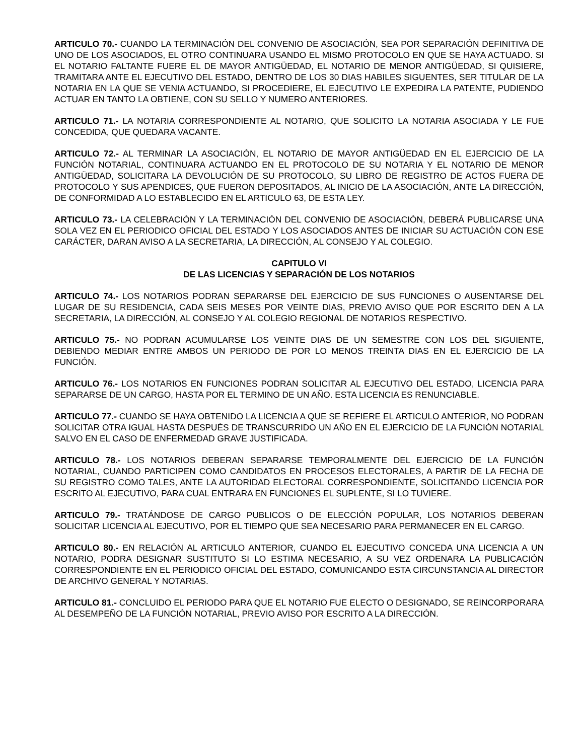ARTICULO 70.- CUANDO LA TERMINACIÓN DEL CONVENIO DE ASOCIACIÓN, SEA POR SEPARACIÓN DEFINITIVA DE UNO DE LOS ASOCIADOS, EL OTRO CONTINUARA USANDO EL MISMO PROTOCOLO EN QUE SE HAYA ACTUADO. SI EL NOTARIO FALTANTE FUERE EL DE MAYOR ANTIGÜEDAD, EL NOTARIO DE MENOR ANTIGÜEDAD, SI QUISIERE, TRAMITARA ANTE EL EJECUTIVO DEL ESTADO, DENTRO DE LOS 30 DIAS HABILES SIGUENTES, SER TITULAR DE LA NOTARIA EN LA QUE SE VENIA ACTUANDO, SI PROCEDIERE, EL EJECUTIVO LE EXPEDIRA LA PATENTE, PUDIENDO ACTUAR EN TANTO LA OBTIENE, CON SU SELLO Y NUMERO ANTERIORES.
ARTICULO 71.- LA NOTARIA CORRESPONDIENTE AL NOTARIO, QUE SOLICITO LA NOTARIA ASOCIADA Y LE FUE CONCEDIDA, QUE QUEDARA VACANTE.
ARTICULO 72.- AL TERMINAR LA ASOCIACIÓN, EL NOTARIO DE MAYOR ANTIGÜEDAD EN EL EJERCICIO DE LA FUNCIÓN NOTARIAL, CONTINUARA ACTUANDO EN EL PROTOCOLO DE SU NOTARIA Y EL NOTARIO DE MENOR ANTIGÜEDAD, SOLICITARA LA DEVOLUCIÓN DE SU PROTOCOLO, SU LIBRO DE REGISTRO DE ACTOS FUERA DE PROTOCOLO Y SUS APENDICES, QUE FUERON DEPOSITADOS, AL INICIO DE LA ASOCIACIÓN, ANTE LA DIRECCIÓN, DE CONFORMIDAD A LO ESTABLECIDO EN EL ARTICULO 63, DE ESTA LEY.
ARTICULO 73.- LA CELEBRACIÓN Y LA TERMINACIÓN DEL CONVENIO DE ASOCIACIÓN, DEBERÁ PUBLICARSE UNA SOLA VEZ EN EL PERIODICO OFICIAL DEL ESTADO Y LOS ASOCIADOS ANTES DE INICIAR SU ACTUACIÓN CON ESE CARÁCTER, DARAN AVISO A LA SECRETARIA, LA DIRECCIÓN, AL CONSEJO Y AL COLEGIO.
CAPITULO VI
DE LAS LICENCIAS Y SEPARACIÓN DE LOS NOTARIOS
ARTICULO 74.- LOS NOTARIOS PODRAN SEPARARSE DEL EJERCICIO DE SUS FUNCIONES O AUSENTARSE DEL LUGAR DE SU RESIDENCIA, CADA SEIS MESES POR VEINTE DIAS, PREVIO AVISO QUE POR ESCRITO DEN A LA SECRETARIA, LA DIRECCIÓN, AL CONSEJO Y AL COLEGIO REGIONAL DE NOTARIOS RESPECTIVO.
ARTICULO 75.- NO PODRAN ACUMULARSE LOS VEINTE DIAS DE UN SEMESTRE CON LOS DEL SIGUIENTE, DEBIENDO MEDIAR ENTRE AMBOS UN PERIODO DE POR LO MENOS TREINTA DIAS EN EL EJERCICIO DE LA FUNCIÓN.
ARTICULO 76.- LOS NOTARIOS EN FUNCIONES PODRAN SOLICITAR AL EJECUTIVO DEL ESTADO, LICENCIA PARA SEPARARSE DE UN CARGO, HASTA POR EL TERMINO DE UN AÑO. ESTA LICENCIA ES RENUNCIABLE.
ARTICULO 77.- CUANDO SE HAYA OBTENIDO LA LICENCIA A QUE SE REFIERE EL ARTICULO ANTERIOR, NO PODRAN SOLICITAR OTRA IGUAL HASTA DESPUÉS DE TRANSCURRIDO UN AÑO EN EL EJERCICIO DE LA FUNCIÓN NOTARIAL SALVO EN EL CASO DE ENFERMEDAD GRAVE JUSTIFICADA.
ARTICULO 78.- LOS NOTARIOS DEBERAN SEPARARSE TEMPORALMENTE DEL EJERCICIO DE LA FUNCIÓN NOTARIAL, CUANDO PARTICIPEN COMO CANDIDATOS EN PROCESOS ELECTORALES, A PARTIR DE LA FECHA DE SU REGISTRO COMO TALES, ANTE LA AUTORIDAD ELECTORAL CORRESPONDIENTE, SOLICITANDO LICENCIA POR ESCRITO AL EJECUTIVO, PARA CUAL ENTRARA EN FUNCIONES EL SUPLENTE, SI LO TUVIERE.
ARTICULO 79.- TRATÁNDOSE DE CARGO PUBLICOS O DE ELECCIÓN POPULAR, LOS NOTARIOS DEBERAN SOLICITAR LICENCIA AL EJECUTIVO, POR EL TIEMPO QUE SEA NECESARIO PARA PERMANECER EN EL CARGO.
ARTICULO 80.- EN RELACIÓN AL ARTICULO ANTERIOR, CUANDO EL EJECUTIVO CONCEDA UNA LICENCIA A UN NOTARIO, PODRA DESIGNAR SUSTITUTO SI LO ESTIMA NECESARIO, A SU VEZ ORDENARA LA PUBLICACIÓN CORRESPONDIENTE EN EL PERIODICO OFICIAL DEL ESTADO, COMUNICANDO ESTA CIRCUNSTANCIA AL DIRECTOR DE ARCHIVO GENERAL Y NOTARIAS.
ARTICULO 81.- CONCLUIDO EL PERIODO PARA QUE EL NOTARIO FUE ELECTO O DESIGNADO, SE REINCORPORARA AL DESEMPEÑO DE LA FUNCIÓN NOTARIAL, PREVIO AVISO POR ESCRITO A LA DIRECCIÓN.